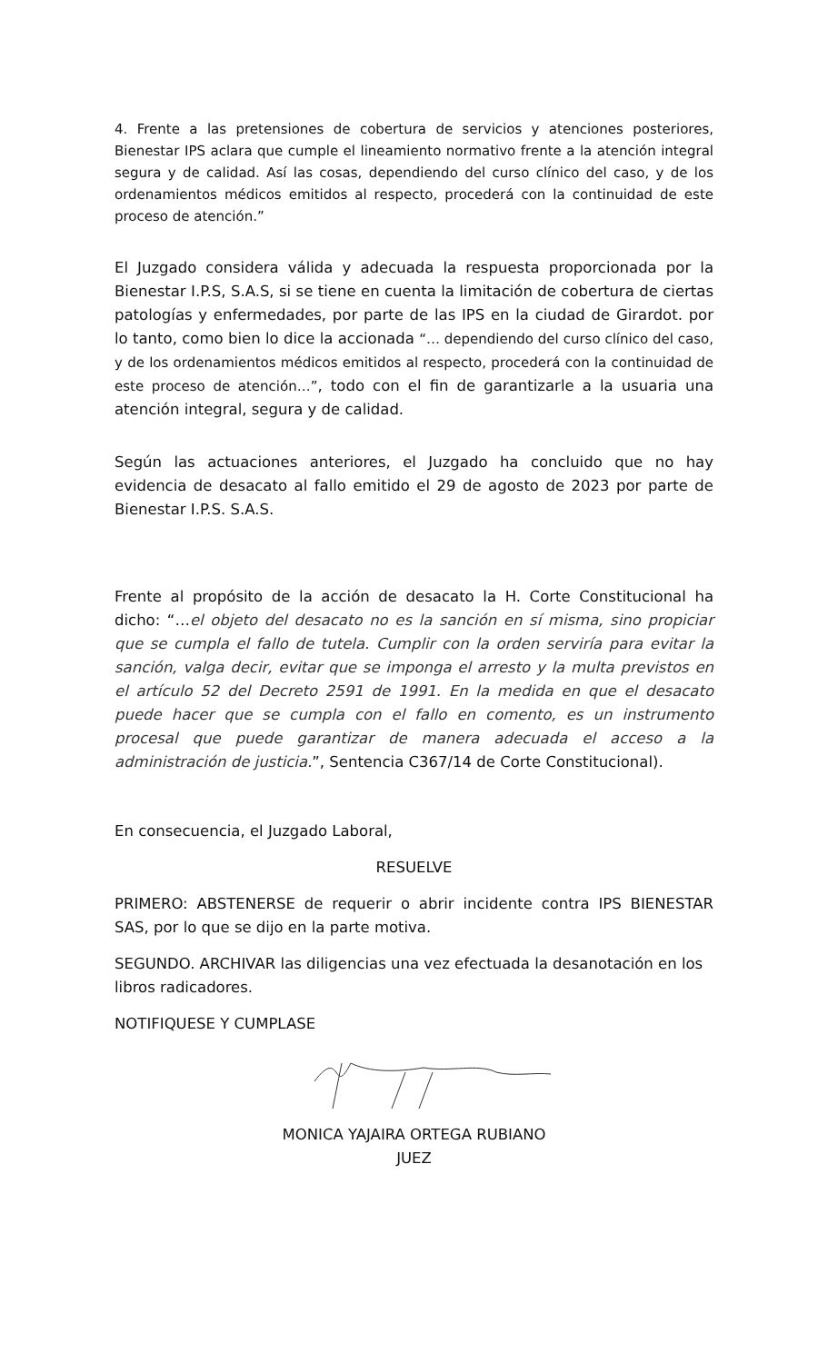4. Frente a las pretensiones de cobertura de servicios y atenciones posteriores, Bienestar IPS aclara que cumple el lineamiento normativo frente a la atención integral segura y de calidad. Así las cosas, dependiendo del curso clínico del caso, y de los ordenamientos médicos emitidos al respecto, procederá con la continuidad de este proceso de atención.”
El Juzgado considera válida y adecuada la respuesta proporcionada por la Bienestar I.P.S, S.A.S, si se tiene en cuenta la limitación de cobertura de ciertas patologías y enfermedades, por parte de las IPS en la ciudad de Girardot. por lo tanto, como bien lo dice la accionada “… dependiendo del curso clínico del caso, y de los ordenamientos médicos emitidos al respecto, procederá con la continuidad de este proceso de atención…”, todo con el fin de garantizarle a la usuaria una atención integral, segura y de calidad.
Según las actuaciones anteriores, el Juzgado ha concluido que no hay evidencia de desacato al fallo emitido el 29 de agosto de 2023 por parte de Bienestar I.P.S. S.A.S.
Frente al propósito de la acción de desacato la H. Corte Constitucional ha dicho: “…el objeto del desacato no es la sanción en sí misma, sino propiciar que se cumpla el fallo de tutela. Cumplir con la orden serviría para evitar la sanción, valga decir, evitar que se imponga el arresto y la multa previstos en el artículo 52 del Decreto 2591 de 1991. En la medida en que el desacato puede hacer que se cumpla con el fallo en comento, es un instrumento procesal que puede garantizar de manera adecuada el acceso a la administración de justicia.”, Sentencia C367/14 de Corte Constitucional).
En consecuencia, el Juzgado Laboral,
RESUELVE
PRIMERO: ABSTENERSE de requerir o abrir incidente contra IPS BIENESTAR SAS, por lo que se dijo en la parte motiva.
SEGUNDO. ARCHIVAR las diligencias una vez efectuada la desanotación en los libros radicadores.
NOTIFIQUESE Y CUMPLASE
MONICA YAJAIRA ORTEGA RUBIANO
JUEZ